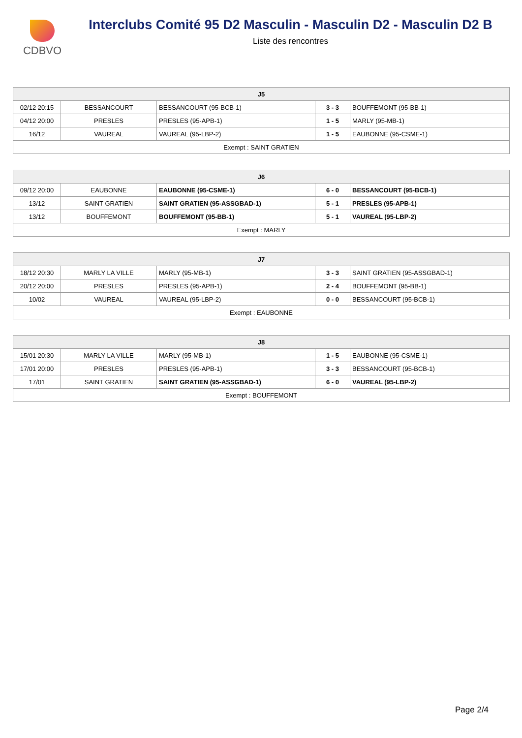CDBVO
Interclubs Comité 95 D2 Masculin - Masculin D2 - Masculin D2 B
Liste des rencontres
| J5 | | | | |
| --- | --- | --- | --- | --- |
| 02/12 20:15 | BESSANCOURT | BESSANCOURT (95-BCB-1) | 3 - 3 | BOUFFEMONT (95-BB-1) |
| 04/12 20:00 | PRESLES | PRESLES (95-APB-1) | 1 - 5 | MARLY (95-MB-1) |
| 16/12 | VAUREAL | VAUREAL (95-LBP-2) | 1 - 5 | EAUBONNE (95-CSME-1) |
| Exempt : SAINT GRATIEN | | | | |
| J6 | | | | |
| --- | --- | --- | --- | --- |
| 09/12 20:00 | EAUBONNE | EAUBONNE (95-CSME-1) | 6 - 0 | BESSANCOURT (95-BCB-1) |
| 13/12 | SAINT GRATIEN | SAINT GRATIEN (95-ASSGBAD-1) | 5 - 1 | PRESLES (95-APB-1) |
| 13/12 | BOUFFEMONT | BOUFFEMONT (95-BB-1) | 5 - 1 | VAUREAL (95-LBP-2) |
| Exempt : MARLY | | | | |
| J7 | | | | |
| --- | --- | --- | --- | --- |
| 18/12 20:30 | MARLY LA VILLE | MARLY (95-MB-1) | 3 - 3 | SAINT GRATIEN (95-ASSGBAD-1) |
| 20/12 20:00 | PRESLES | PRESLES (95-APB-1) | 2 - 4 | BOUFFEMONT (95-BB-1) |
| 10/02 | VAUREAL | VAUREAL (95-LBP-2) | 0 - 0 | BESSANCOURT (95-BCB-1) |
| Exempt : EAUBONNE | | | | |
| J8 | | | | |
| --- | --- | --- | --- | --- |
| 15/01 20:30 | MARLY LA VILLE | MARLY (95-MB-1) | 1 - 5 | EAUBONNE (95-CSME-1) |
| 17/01 20:00 | PRESLES | PRESLES (95-APB-1) | 3 - 3 | BESSANCOURT (95-BCB-1) |
| 17/01 | SAINT GRATIEN | SAINT GRATIEN (95-ASSGBAD-1) | 6 - 0 | VAUREAL (95-LBP-2) |
| Exempt : BOUFFEMONT | | | | |
Page 2/4